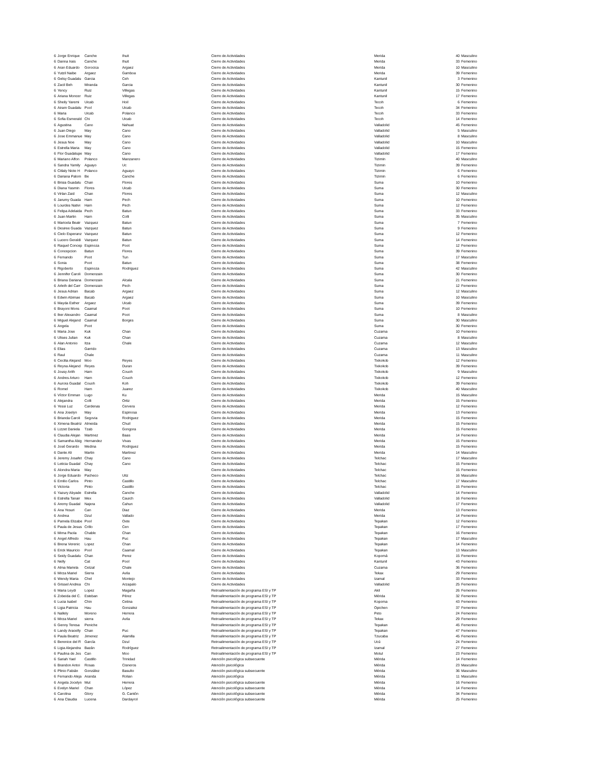| 6 | Jorge Enrique | Canche | Ihuit | Cierre de Actividades | Merida | 40 | Masculino |
| 6 | Danna Irais | Canche | Ihuit | Cierre de Actividades | Merida | 33 | Femenino |
| 6 | Aran Eduardo | Gorocica | Argaez | Cierre de Actividades | Merida | 10 | Masculino |
| 6 | Yutzil Naibe | Argaez | Gamboa | Cierre de Actividades | Merida | 39 | Femenino |
| 6 | Gelsy Guadalu | Garcia | Ceh | Cierre de Actividades | Kantunil | 3 | Femenino |
| 6 | Zacil Beh | Miranda | Garcia | Cierre de Actividades | Kantunil | 30 | Femenino |
| 6 | Yency | Ruiz | Villegas | Cierre de Actividades | Kantunil | 15 | Femenino |
| 6 | Ariana Moncer | Ruiz | Villegas | Cierre de Actividades | Kantunil | 17 | Femenino |
| 6 | Sheily Yaremi | Uicab | Hoil | Cierre de Actividades | Tecoh | 6 | Femenino |
| 6 | Airam Guadalu | Pool | Uicab | Cierre de Actividades | Tecoh | 34 | Femenino |
| 6 | Maria | Uicab | Polanco | Cierre de Actividades | Tecoh | 33 | Femenino |
| 6 | Sofia Esmerald | Chi | Uicab | Cierre de Actividades | Tecoh | 14 | Femenino |
| 6 | Agustina | Cano | Nahuat | Cierre de Actividades | Valladolid | 45 | Femenino |
| 6 | Juan Diego | May | Cano | Cierre de Actividades | Valladolid | 5 | Masculino |
| 6 | Jose Emmanue | May | Cano | Cierre de Actividades | Valladolid | 8 | Masculino |
| 6 | Jesus Noe | May | Cano | Cierre de Actividades | Valladolid | 10 | Masculino |
| 6 | Estrella Maria | May | Cano | Cierre de Actividades | Valladolid | 15 | Femenino |
| 6 | Flor Guadalupe | May | Cano | Cierre de Actividades | Valladolid | 17 | Femenino |
| 6 | Mariano Alfon | Polanco | Manzanero | Cierre de Actividades | Tizimin | 40 | Masculino |
| 6 | Sandra Yamily | Aguayo | Uc | Cierre de Actividades | Tizimin | 39 | Femenino |
| 6 | Citlaly Nicte H | Polanco | Aguayo | Cierre de Actividades | Tizimin | 6 | Femenino |
| 6 | Dariana Palom | Be | Canche | Cierre de Actividades | Tizimin | 6 | Femenino |
| 6 | Brisia Guadalu | Chan | Flores | Cierre de Actividades | Suma | 10 | Femenino |
| 6 | Diana Yasmin | Flores | Uicab | Cierre de Actividades | Suma | 30 | Femenino |
| 6 | Virlan Zaid | Chan | Flores | Cierre de Actividades | Suma | 12 | Masculino |
| 6 | Jarumy Guada | Ham | Pech | Cierre de Actividades | Suma | 10 | Femenino |
| 6 | Lourdes Nativi | Ham | Pech | Cierre de Actividades | Suma | 12 | Femenino |
| 6 | Felipa Adelaida | Pech | Batun | Cierre de Actividades | Suma | 33 | Femenino |
| 6 | Juan Martin | Ham | Colli | Cierre de Actividades | Suma | 35 | Masculino |
| 6 | Maricela Beatr | Vazquez | Batun | Cierre de Actividades | Suma | 7 | Femenino |
| 6 | Desiree Guada | Vazquez | Batun | Cierre de Actividades | Suma | 9 | Femenino |
| 6 | Cielo Esperanz | Vazquez | Batun | Cierre de Actividades | Suma | 12 | Femenino |
| 6 | Lucero Geraldi | Vazquez | Batun | Cierre de Actividades | Suma | 14 | Femenino |
| 6 | Raquel Concep | Espinoza | Poot | Cierre de Actividades | Suma | 12 | Femenino |
| 6 | Concepcion | Batun | Flores | Cierre de Actividades | Suma | 39 | Femenino |
| 6 | Fernando | Poot | Tun | Cierre de Actividades | Suma | 17 | Masculino |
| 6 | Sonia | Poot | Batun | Cierre de Actividades | Suma | 38 | Femenino |
| 6 | Rigoberto | Espinoza | Rodriguez | Cierre de Actividades | Suma | 42 | Masculino |
| 6 | Jennifer Caroli | Domenzain | | Cierre de Actividades | Suma | 30 | Femenino |
| 6 | Briana Dariana | Domenzain | Alcala | Cierre de Actividades | Suma | 21 | Femenino |
| 6 | Arleth del Carr | Domenzain | Pech | Cierre de Actividades | Suma | 12 | Femenino |
| 6 | Jesus Adrian | Bacab | Argaez | Cierre de Actividades | Suma | 12 | Masculino |
| 6 | Edwin Abimae | Bacab | Argaez | Cierre de Actividades | Suma | 10 | Masculino |
| 6 | Mayda Esther | Argaez | Uicab | Cierre de Actividades | Suma | 39 | Femenino |
| 6 | Brayoni Mons | Caamal | Poot | Cierre de Actividades | Suma | 10 | Femenino |
| 6 | Iker Alexandro | Caamal | Poot | Cierre de Actividades | Suma | 8 | Masculino |
| 6 | Miguel Alejand | Caamal | Borges | Cierre de Actividades | Suma | 30 | Masculino |
| 6 | Angela | Poot | | Cierre de Actividades | Suma | 30 | Femenino |
| 6 | Maria Jose | Kuk | Chan | Cierre de Actividades | Cuzama | 10 | Femenino |
| 6 | Ulises Julian | Kuk | Chan | Cierre de Actividades | Cuzama | 8 | Masculino |
| 6 | Alan Antonio | Itza | Chale | Cierre de Actividades | Cuzama | 12 | Masculino |
| 6 | Elias | Garrido | | Cierre de Actividades | Cuzama | 13 | Masculino |
| 6 | Raul | Chale | | Cierre de Actividades | Cuzama | 11 | Masculino |
| 6 | Cecilia Alejand | Moo | Reyes | Cierre de Actividades | Tixkokob | 12 | Femenino |
| 6 | Reyna Alejand | Reyes | Duran | Cierre de Actividades | Tixkokob | 39 | Femenino |
| 6 | Jousy Arith | Ham | Couoh | Cierre de Actividades | Tixkokob | 9 | Masculino |
| 6 | Andres Arturo | Ham | Couoh | Cierre de Actividades | Tixkokob | 12 | Femenino |
| 6 | Aurora Guadal | Couoh | Koh | Cierre de Actividades | Tixkokob | 39 | Femenino |
| 6 | Romel | Ham | Juarez | Cierre de Actividades | Tixkokob | 40 | Masculino |
| 6 | Víctor Emman | Lugo | Ku | Cierre de Actividades | Merida | 15 | Masculino |
| 6 | Alejandra | Colli | Ortiz | Cierre de Actividades | Merida | 15 | Femenino |
| 6 | Yessi Luz | Cardenas | Cervera | Cierre de Actividades | Merida | 12 | Femenino |
| 6 | Ana Joselyn | May | Espinosa | Cierre de Actividades | Merida | 13 | Femenino |
| 6 | Brianda Caroli | Segovia | Rodriguez | Cierre de Actividades | Merida | 15 | Femenino |
| 6 | Ximena Beatriz | Almeida | Chuil | Cierre de Actividades | Merida | 15 | Femenino |
| 6 | Lizzet Daniela | Tzab | Gongora | Cierre de Actividades | Merida | 15 | Femenino |
| 6 | Claudia Alejan | Martinez | Baas | Cierre de Actividades | Merida | 14 | Femenino |
| 6 | Samantha Abig | Hernandez | Vivas | Cierre de Actividades | Merida | 15 | Femenino |
| 6 | José Gerardo | Medina | Rodriguez | Cierre de Actividades | Merida | 15 | Femenino |
| 6 | Dante Ali | Martin | Martinez | Cierre de Actividades | Merida | 14 | Masculino |
| 6 | Jeremy Josafet | Chay | Cano | Cierre de Actividades | Telchac | 17 | Masculino |
| 6 | Leticia Guadal | Chay | Cano | Cierre de Actividades | Telchac | 15 | Femenino |
| 6 | Alondra Maria | May | | Cierre de Actividades | Telchac | 15 | Femenino |
| 6 | Jorge Eduardo | Pacheco | Uitz | Cierre de Actividades | Telchac | 16 | Masculino |
| 6 | Emilio Carlos | Pinto | Castillo | Cierre de Actividades | Telchac | 17 | Masculino |
| 6 | Victoria | Pinto | Castillo | Cierre de Actividades | Telchac | 15 | Femenino |
| 6 | Yazury Abyade | Estrella | Canche | Cierre de Actividades | Valladolid | 14 | Femenino |
| 6 | Estrella Tanair | Mex | Cauich | Cierre de Actividades | Valladolid | 16 | Femenino |
| 6 | Aremy Guadal | Najera | Cahun | Cierre de Actividades | Valladolid | 17 | Femenino |
| 6 | Ana Yesuri | Can | Diaz | Cierre de Actividades | Merida | 13 | Femenino |
| 6 | Andrea | Dzul | Vallado | Cierre de Actividades | Merida | 14 | Femenino |
| 6 | Pamela Elizabe | Pool | Oxte | Cierre de Actividades | Tepakan | 12 | Femenino |
| 6 | Paula de Jesus | Crillo | Cen | Cierre de Actividades | Tepakan | 17 | Femenino |
| 6 | Mirna Paola | Chable | Chan | Cierre de Actividades | Tepakan | 16 | Femenino |
| 6 | Angel Alfredo | Hau | Puc | Cierre de Actividades | Tepakan | 17 | Masculino |
| 6 | Brena Verenic | Lopez | Chan | Cierre de Actividades | Tepakan | 14 | Femenino |
| 6 | Erick Mauricio | Pool | Caamal | Cierre de Actividades | Tepakan | 13 | Masculino |
| 6 | Seidy Guadalu | Chan | Perez | Cierre de Actividades | Kopomá | 15 | Femenino |
| 6 | Nelly | Cat | Pool | Cierre de Actividades | Kantunil | 43 | Femenino |
| 6 | Alma Mariela | Cetzal | Chale | Cierre de Actividades | Cuzama | 36 | Femenino |
| 6 | Mirza Mariel | Sierra | Avila | Cierre de Actividades | Tekax | 29 | Femenino |
| 6 | Wendy Maria | Chel | Montejo | Cierre de Actividades | Izamal | 33 | Femenino |
| 6 | Grissel Andrea | Chi | Arzapalo | Cierre de Actividades | Valladolid | 25 | Femenino |
| 6 | Maria Leydi | Lopez | Magaña | Retroalimentación de programa ESI y TP | Akil | 26 | Femenino |
| 6 | Zobeida del C. | Esteban | Pérez | Retroalimentación de programa ESI y TP | Mérida | 32 | Femenino |
| 6 | Lucia Isabel | Chin | Cetina | Retroalimentación de programa ESI y TP | Kopoma | 43 | Femenino |
| 6 | Ligia Patricia | Hau | Gonzalez | Retroalimentación de programa ESI y TP | Opichen | 37 | Femenino |
| 6 | Nallely | Moreno | Herrera | Retroalimentación de programa ESI y TP | Peto | 24 | Femenino |
| 6 | Mirza Mariel | sierra | Avila | Retroalimentación de programa ESI y TP | Tekax | 29 | Femenino |
| 6 | Genny Teresa | Peniche | | Retroalimentación de programa ESI y TP | Tepakan | 45 | Femenino |
| 6 | Landy Aracelly | Chan | Puc | Retroalimentación de programa ESI y TP | Tepakan | 47 | Femenino |
| 6 | Paula Beatriz | Jimenez | Alamilla | Retroalimentación de programa ESI y TP | Tzucaba | 45 | Femenino |
| 6 | Berenice del R | García | Dzul | Retroalimentación de programa ESI y TP | Ucú | 24 | Femenino |
| 6 | Ligia Alejandra | Bazán | Rodríguez | Retroalimentación de programa ESI y TP | Izamal | 27 | Femenino |
| 6 | Paulina de Jes | Can | Moo | Retroalimentación de programa ESI y TP | Motul | 23 | Femenino |
| 6 | Sariah Yael | Castillo | Trinidad | Atención psicológica subsecuente | Mérida | 14 | Femenino |
| 6 | Brandon Antoi | Rosas | Cisneros | Atención psicológica | Mérida | 23 | Masculino |
| 6 | Plinio Fabián | González | Basulto | Atención psicológica subsecuente | Mérida | 36 | Masculino |
| 6 | Fernando Aleja | Aranda | Rolian | Atención psicológica | Mérida | 11 | Masculino |
| 6 | Angela Jocelyn | Mut | Herrera | Atención psicológica subsecuente | Mérida | 16 | Femenino |
| 6 | Evelyn Mariel | Chan | López | Atención psicológica subsecuente | Mérida | 14 | Femenino |
| 6 | Carolina | Glory | G. Cantón | Atención psicológica subsecuente | Mérida | 34 | Femenino |
| 6 | Ana Claudia | Lucena | Dardayrol | Atención psicológica subsecuente | Mérida | 25 | Femenino |